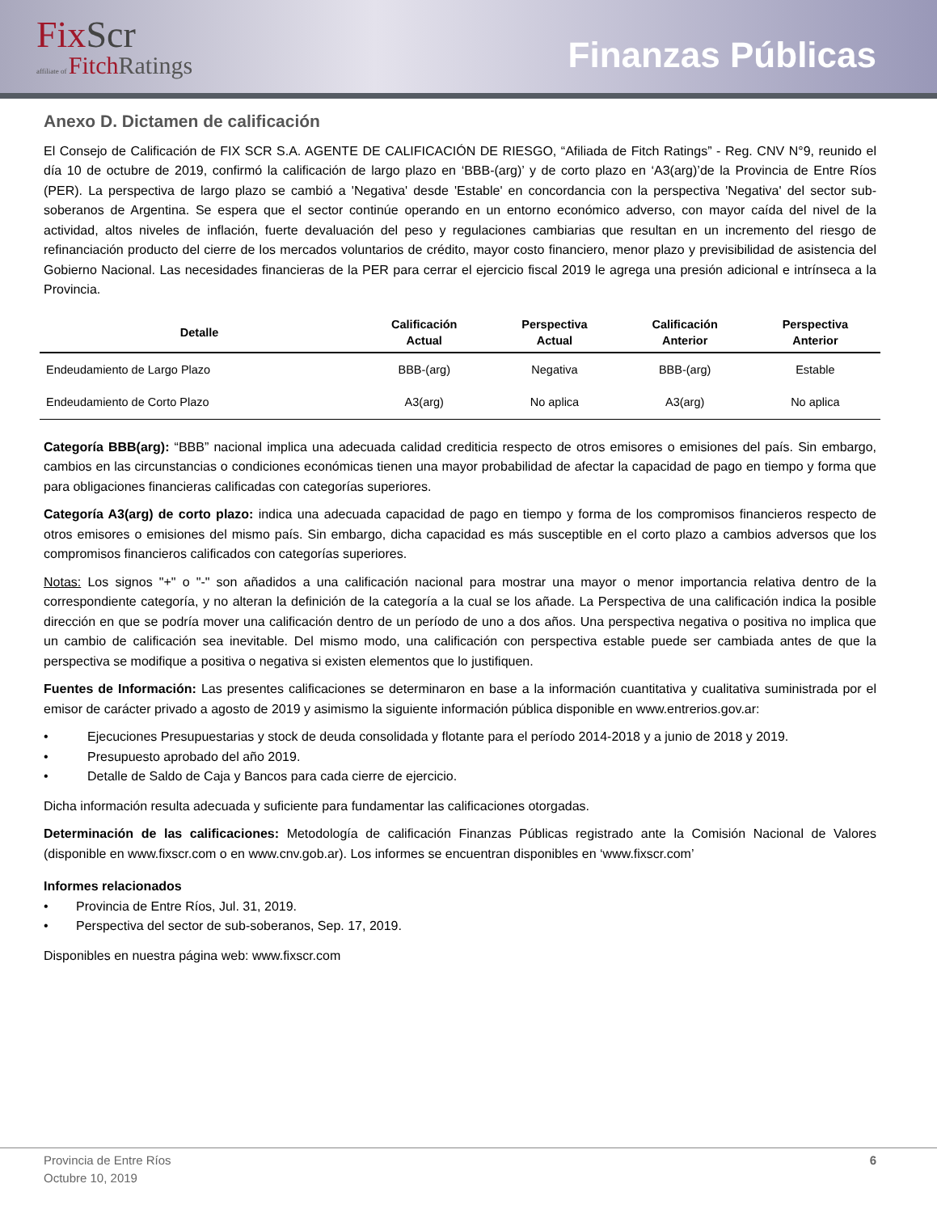FixScr
affiliate of FitchRatings
Finanzas Públicas
Anexo D. Dictamen de calificación
El Consejo de Calificación de FIX SCR S.A. AGENTE DE CALIFICACIÓN DE RIESGO, “Afiliada de Fitch Ratings” - Reg. CNV N°9, reunido el día 10 de octubre de 2019, confirmó la calificación de largo plazo en ‘BBB-(arg)’ y de corto plazo en ‘A3(arg)’de la Provincia de Entre Ríos (PER). La perspectiva de largo plazo se cambió a 'Negativa' desde 'Estable' en concordancia con la perspectiva 'Negativa' del sector sub-soberanos de Argentina. Se espera que el sector continúe operando en un entorno económico adverso, con mayor caída del nivel de la actividad, altos niveles de inflación, fuerte devaluación del peso y regulaciones cambiarias que resultan en un incremento del riesgo de refinanciación producto del cierre de los mercados voluntarios de crédito, mayor costo financiero, menor plazo y previsibilidad de asistencia del Gobierno Nacional. Las necesidades financieras de la PER para cerrar el ejercicio fiscal 2019 le agrega una presión adicional e intrínseca a la Provincia.
| Detalle | Calificación Actual | Perspectiva Actual | Calificación Anterior | Perspectiva Anterior |
| --- | --- | --- | --- | --- |
| Endeudamiento de Largo Plazo | BBB-(arg) | Negativa | BBB-(arg) | Estable |
| Endeudamiento de Corto Plazo | A3(arg) | No aplica | A3(arg) | No aplica |
Categoría BBB(arg): “BBB” nacional implica una adecuada calidad crediticia respecto de otros emisores o emisiones del país. Sin embargo, cambios en las circunstancias o condiciones económicas tienen una mayor probabilidad de afectar la capacidad de pago en tiempo y forma que para obligaciones financieras calificadas con categorías superiores.
Categoría A3(arg) de corto plazo: indica una adecuada capacidad de pago en tiempo y forma de los compromisos financieros respecto de otros emisores o emisiones del mismo país. Sin embargo, dicha capacidad es más susceptible en el corto plazo a cambios adversos que los compromisos financieros calificados con categorías superiores.
Notas: Los signos "+" o "-" son añadidos a una calificación nacional para mostrar una mayor o menor importancia relativa dentro de la correspondiente categoría, y no alteran la definición de la categoría a la cual se los añade. La Perspectiva de una calificación indica la posible dirección en que se podría mover una calificación dentro de un período de uno a dos años. Una perspectiva negativa o positiva no implica que un cambio de calificación sea inevitable. Del mismo modo, una calificación con perspectiva estable puede ser cambiada antes de que la perspectiva se modifique a positiva o negativa si existen elementos que lo justifiquen.
Fuentes de Información: Las presentes calificaciones se determinaron en base a la información cuantitativa y cualitativa suministrada por el emisor de carácter privado a agosto de 2019 y asimismo la siguiente información pública disponible en www.entrerios.gov.ar:
• Ejecuciones Presupuestarias y stock de deuda consolidada y flotante para el período 2014-2018 y a junio de 2018 y 2019.
• Presupuesto aprobado del año 2019.
• Detalle de Saldo de Caja y Bancos para cada cierre de ejercicio.
Dicha información resulta adecuada y suficiente para fundamentar las calificaciones otorgadas.
Determinación de las calificaciones: Metodología de calificación Finanzas Públicas registrado ante la Comisión Nacional de Valores (disponible en www.fixscr.com o en www.cnv.gob.ar). Los informes se encuentran disponibles en ‘www.fixscr.com’
Informes relacionados
• Provincia de Entre Ríos, Jul. 31, 2019.
• Perspectiva del sector de sub-soberanos, Sep. 17, 2019.
Disponibles en nuestra página web: www.fixscr.com
Provincia de Entre Ríos
Octubre 10, 2019
6